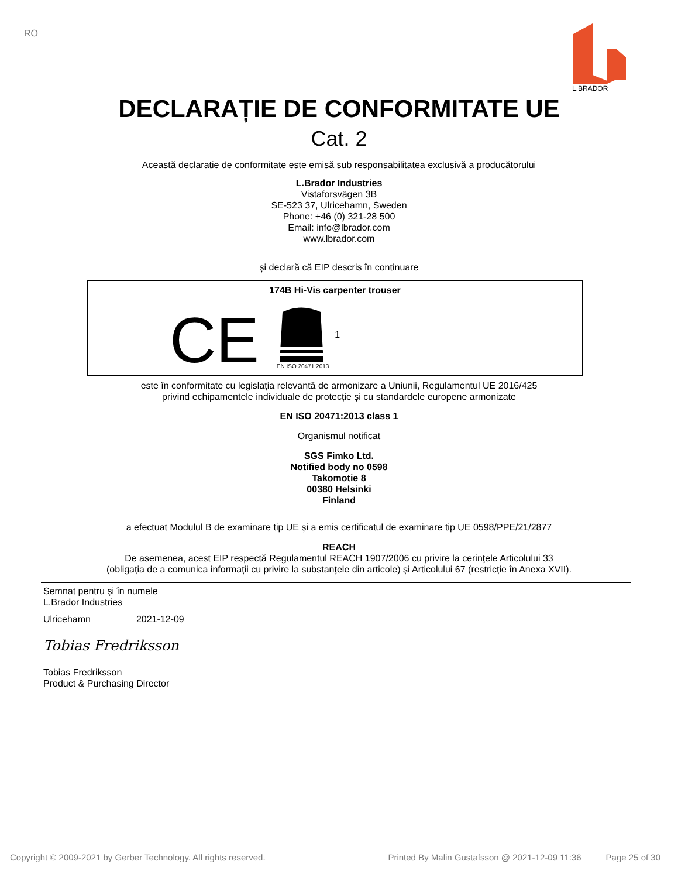RO
L.BRADOR
DECLARAȚIE DE CONFORMITATE UE
Cat. 2
Această declarație de conformitate este emisă sub responsabilitatea exclusivă a producătorului
L.Brador Industries
Vistaforsvägen 3B
SE-523 37, Ulricehamn, Sweden
Phone: +46 (0) 321-28 500
Email: info@lbrador.com
www.lbrador.com
și declară că EIP descris în continuare
174B Hi-Vis carpenter trouser
CE
EN ISO 20471:2013
1
este în conformitate cu legislația relevantă de armonizare a Uniunii, Regulamentul UE 2016/425
privind echipamentele individuale de protecție și cu standardele europene armonizate
EN ISO 20471:2013 class 1
Organismul notificat
SGS Fimko Ltd.
Notified body no 0598
Takomotie 8
00380 Helsinki
Finland
a efectuat Modulul B de examinare tip UE și a emis certificatul de examinare tip UE 0598/PPE/21/2877
REACH
De asemenea, acest EIP respectă Regulamentul REACH 1907/2006 cu privire la cerințele Articolului 33
(obligația de a comunica informații cu privire la substanțele din articole) și Articolului 67 (restricție în Anexa XVII).
Semnat pentru și în numele
L.Brador Industries
Ulricehamn 2021-12-09
Tobias Fredriksson
Tobias Fredriksson
Product & Purchasing Director
Copyright © 2009-2021 by Gerber Technology. All rights reserved. Printed By Malin Gustafsson @ 2021-12-09 11:36 Page 25 of 30